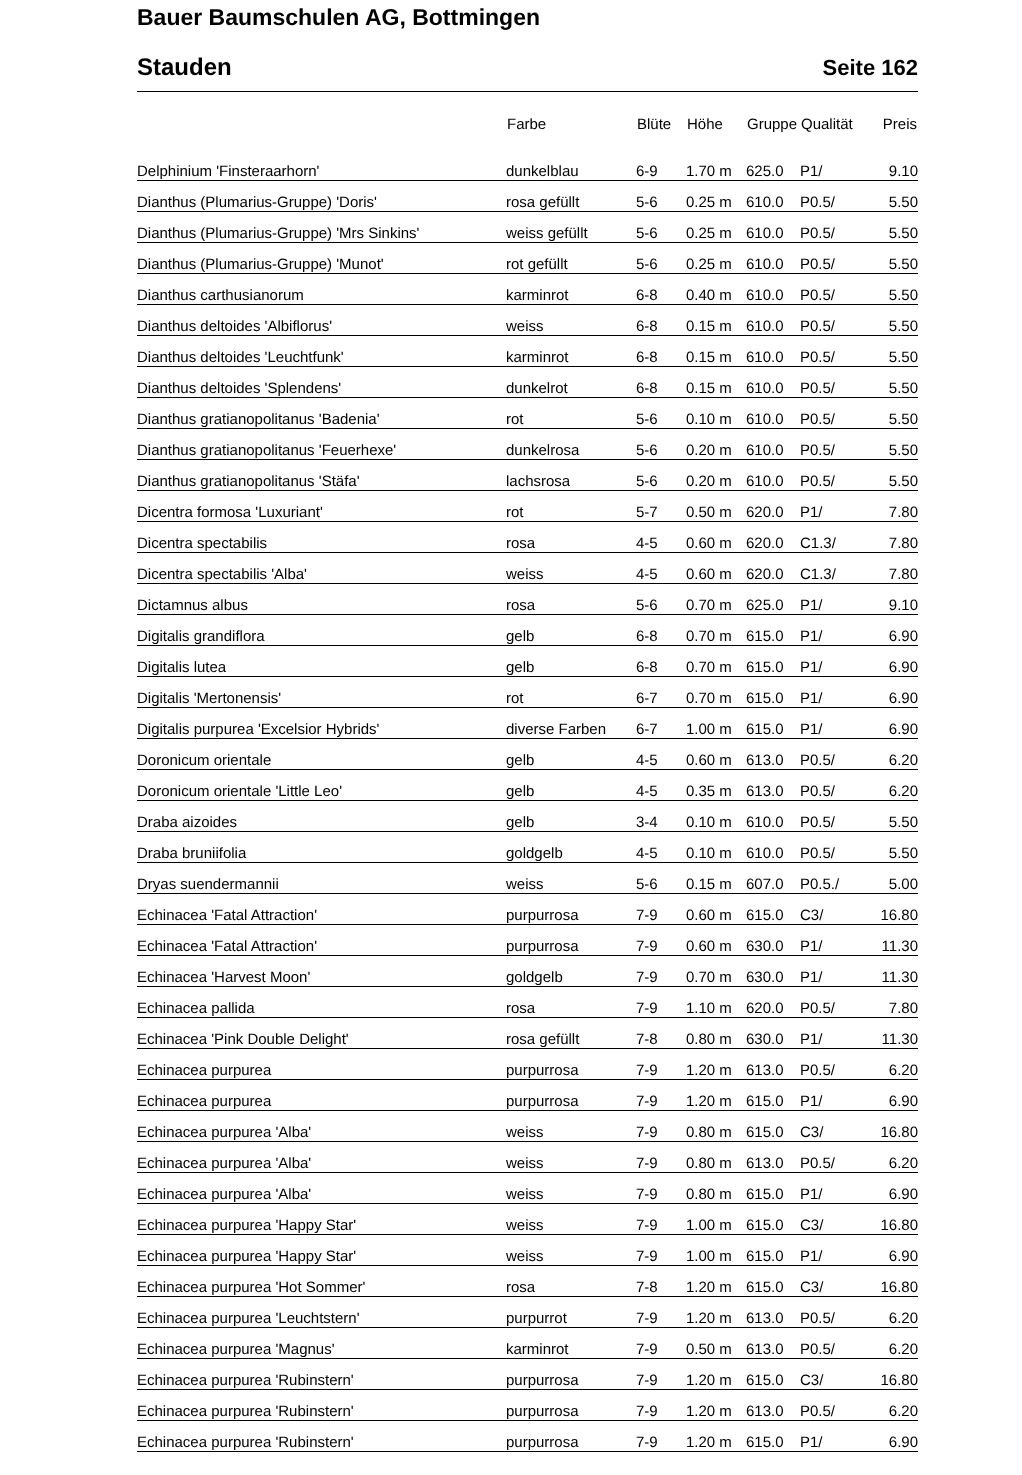Bauer Baumschulen AG, Bottmingen
Stauden Seite 162
| | Farbe | Blüte | Höhe | Gruppe | Qualität | Preis |
| --- | --- | --- | --- | --- | --- | --- |
| Delphinium 'Finsteraarhorn' | dunkelblau | 6-9 | 1.70 m | 625.0 | P1/ | 9.10 |
| Dianthus (Plumarius-Gruppe) 'Doris' | rosa gefüllt | 5-6 | 0.25 m | 610.0 | P0.5/ | 5.50 |
| Dianthus (Plumarius-Gruppe) 'Mrs Sinkins' | weiss gefüllt | 5-6 | 0.25 m | 610.0 | P0.5/ | 5.50 |
| Dianthus (Plumarius-Gruppe) 'Munot' | rot gefüllt | 5-6 | 0.25 m | 610.0 | P0.5/ | 5.50 |
| Dianthus carthusianorum | karminrot | 6-8 | 0.40 m | 610.0 | P0.5/ | 5.50 |
| Dianthus deltoides 'Albiflorus' | weiss | 6-8 | 0.15 m | 610.0 | P0.5/ | 5.50 |
| Dianthus deltoides 'Leuchtfunk' | karminrot | 6-8 | 0.15 m | 610.0 | P0.5/ | 5.50 |
| Dianthus deltoides 'Splendens' | dunkelrot | 6-8 | 0.15 m | 610.0 | P0.5/ | 5.50 |
| Dianthus gratianopolitanus 'Badenia' | rot | 5-6 | 0.10 m | 610.0 | P0.5/ | 5.50 |
| Dianthus gratianopolitanus 'Feuerhexe' | dunkelrosa | 5-6 | 0.20 m | 610.0 | P0.5/ | 5.50 |
| Dianthus gratianopolitanus 'Stäfa' | lachsrosa | 5-6 | 0.20 m | 610.0 | P0.5/ | 5.50 |
| Dicentra formosa 'Luxuriant' | rot | 5-7 | 0.50 m | 620.0 | P1/ | 7.80 |
| Dicentra spectabilis | rosa | 4-5 | 0.60 m | 620.0 | C1.3/ | 7.80 |
| Dicentra spectabilis 'Alba' | weiss | 4-5 | 0.60 m | 620.0 | C1.3/ | 7.80 |
| Dictamnus albus | rosa | 5-6 | 0.70 m | 625.0 | P1/ | 9.10 |
| Digitalis grandiflora | gelb | 6-8 | 0.70 m | 615.0 | P1/ | 6.90 |
| Digitalis lutea | gelb | 6-8 | 0.70 m | 615.0 | P1/ | 6.90 |
| Digitalis 'Mertonensis' | rot | 6-7 | 0.70 m | 615.0 | P1/ | 6.90 |
| Digitalis purpurea 'Excelsior Hybrids' | diverse Farben | 6-7 | 1.00 m | 615.0 | P1/ | 6.90 |
| Doronicum orientale | gelb | 4-5 | 0.60 m | 613.0 | P0.5/ | 6.20 |
| Doronicum orientale 'Little Leo' | gelb | 4-5 | 0.35 m | 613.0 | P0.5/ | 6.20 |
| Draba aizoides | gelb | 3-4 | 0.10 m | 610.0 | P0.5/ | 5.50 |
| Draba bruniifolia | goldgelb | 4-5 | 0.10 m | 610.0 | P0.5/ | 5.50 |
| Dryas suendermannii | weiss | 5-6 | 0.15 m | 607.0 | P0.5./ | 5.00 |
| Echinacea 'Fatal Attraction' | purpurrosa | 7-9 | 0.60 m | 615.0 | C3/ | 16.80 |
| Echinacea 'Fatal Attraction' | purpurrosa | 7-9 | 0.60 m | 630.0 | P1/ | 11.30 |
| Echinacea 'Harvest Moon' | goldgelb | 7-9 | 0.70 m | 630.0 | P1/ | 11.30 |
| Echinacea pallida | rosa | 7-9 | 1.10 m | 620.0 | P0.5/ | 7.80 |
| Echinacea 'Pink Double Delight' | rosa gefüllt | 7-8 | 0.80 m | 630.0 | P1/ | 11.30 |
| Echinacea purpurea | purpurrosa | 7-9 | 1.20 m | 613.0 | P0.5/ | 6.20 |
| Echinacea purpurea | purpurrosa | 7-9 | 1.20 m | 615.0 | P1/ | 6.90 |
| Echinacea purpurea 'Alba' | weiss | 7-9 | 0.80 m | 615.0 | C3/ | 16.80 |
| Echinacea purpurea 'Alba' | weiss | 7-9 | 0.80 m | 613.0 | P0.5/ | 6.20 |
| Echinacea purpurea 'Alba' | weiss | 7-9 | 0.80 m | 615.0 | P1/ | 6.90 |
| Echinacea purpurea 'Happy Star' | weiss | 7-9 | 1.00 m | 615.0 | C3/ | 16.80 |
| Echinacea purpurea 'Happy Star' | weiss | 7-9 | 1.00 m | 615.0 | P1/ | 6.90 |
| Echinacea purpurea 'Hot Sommer' | rosa | 7-8 | 1.20 m | 615.0 | C3/ | 16.80 |
| Echinacea purpurea 'Leuchtstern' | purpurrot | 7-9 | 1.20 m | 613.0 | P0.5/ | 6.20 |
| Echinacea purpurea 'Magnus' | karminrot | 7-9 | 0.50 m | 613.0 | P0.5/ | 6.20 |
| Echinacea purpurea 'Rubinstern' | purpurrosa | 7-9 | 1.20 m | 615.0 | C3/ | 16.80 |
| Echinacea purpurea 'Rubinstern' | purpurrosa | 7-9 | 1.20 m | 613.0 | P0.5/ | 6.20 |
| Echinacea purpurea 'Rubinstern' | purpurrosa | 7-9 | 1.20 m | 615.0 | P1/ | 6.90 |